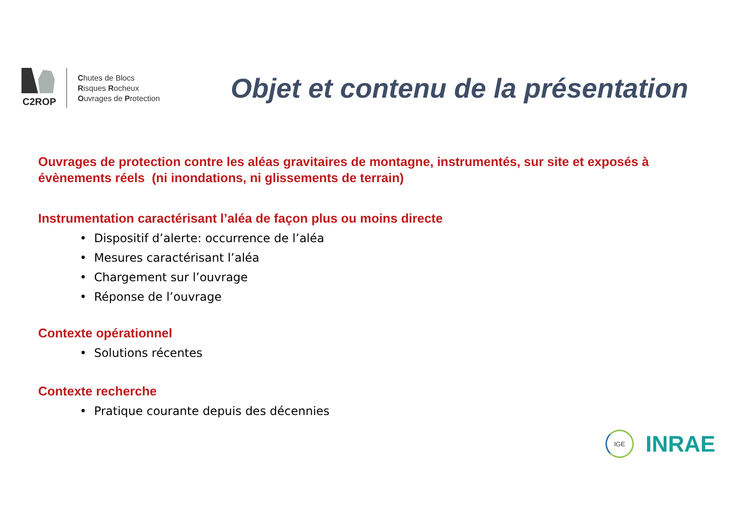C2ROP
Chutes de Blocs
Risques Rocheux
Ouvrages de Protection
Objet et contenu de la présentation
Ouvrages de protection contre les aléas gravitaires de montagne, instrumentés, sur site et exposés à évènements réels (ni inondations, ni glissements de terrain)
Instrumentation caractérisant l’aléa de façon plus ou moins directe
• Dispositif d’alerte: occurrence de l’aléa
• Mesures caractérisant l’aléa
• Chargement sur l’ouvrage
• Réponse de l’ouvrage
Contexte opérationnel
• Solutions récentes
Contexte recherche
• Pratique courante depuis des décennies
IGE
INRAE